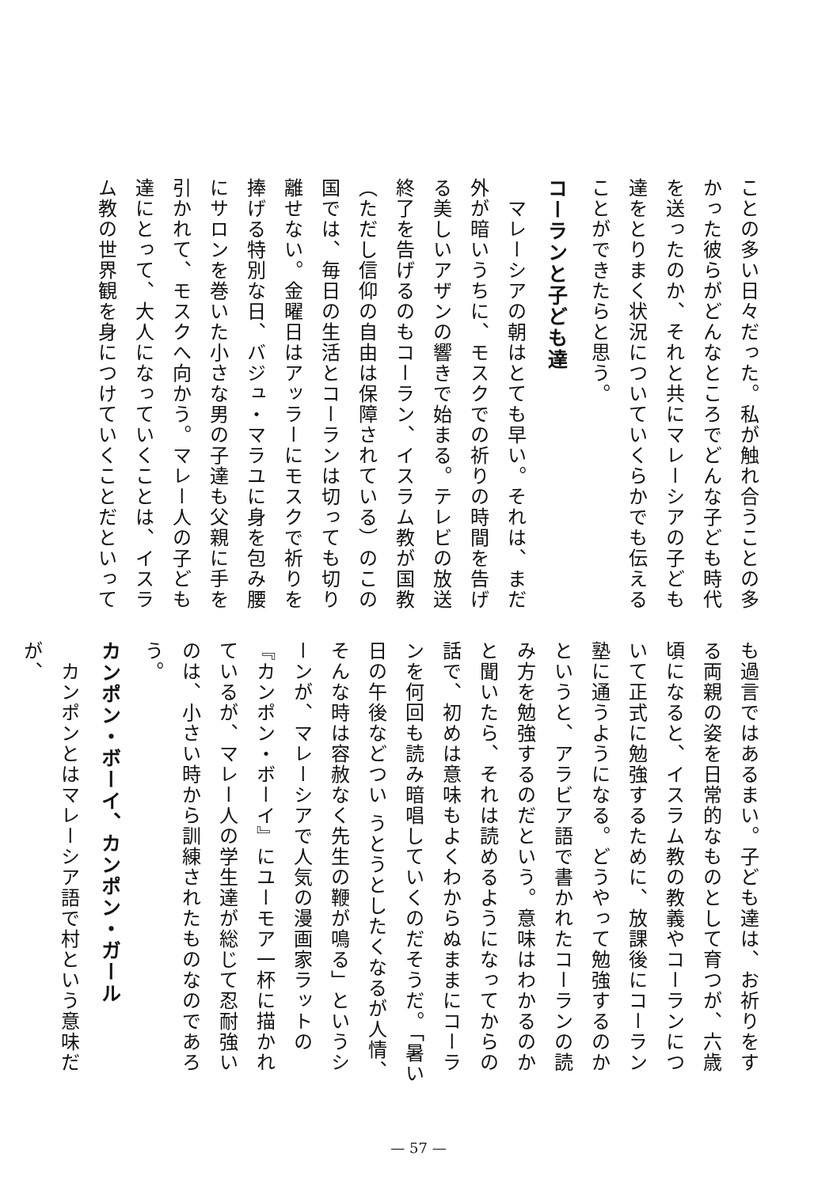ことの多い日々だった。私が触れ合うことの多かった彼らがどんなところでどんな子ども時代を送ったのか、それと共にマレーシアの子ども達をとりまく状況についていくらかでも伝えることができたらと思う。
コーランと子ども達
　マレーシアの朝はとても早い。それは、まだ外が暗いうちに、モスクでの祈りの時間を告げる美しいアザンの響きで始まる。テレビの放送終了を告げるのもコーラン、イスラム教が国教（ただし信仰の自由は保障されている）のこの国では、毎日の生活とコーランは切っても切り離せない。金曜日はアッラーにモスクで祈りを捧げる特別な日、バジュ・マラユに身を包み腰にサロンを巻いた小さな男の子達も父親に手を引かれて、モスクへ向かう。マレー人の子ども達にとって、大人になっていくことは、イスラム教の世界観を身につけていくことだといって
も過言ではあるまい。子ども達は、お祈りをする両親の姿を日常的なものとして育つが、六歳頃になると、イスラム教の教義やコーランについて正式に勉強するために、放課後にコーラン塾に通うようになる。どうやって勉強するのかというと、アラビア語で書かれたコーランの読み方を勉強するのだという。意味はわかるのかと聞いたら、それは読めるようになってからの話で、初めは意味もよくわからぬままにコーランを何回も読み暗唱していくのだそうだ。「暑い日の午後などつい うとうとしたくなるが人情、そんな時は容赦なく先生の鞭が鳴る」というシーンが、マレーシアで人気の漫画家ラットの『カンポン・ボーイ』にユーモア一杯に描かれているが、マレー人の学生達が総じて忍耐強いのは、小さい時から訓練されたものなのであろう。
カンポン・ボーイ、カンポン・ガール
　カンポンとはマレーシア語で村という意味だが、
— 57 —